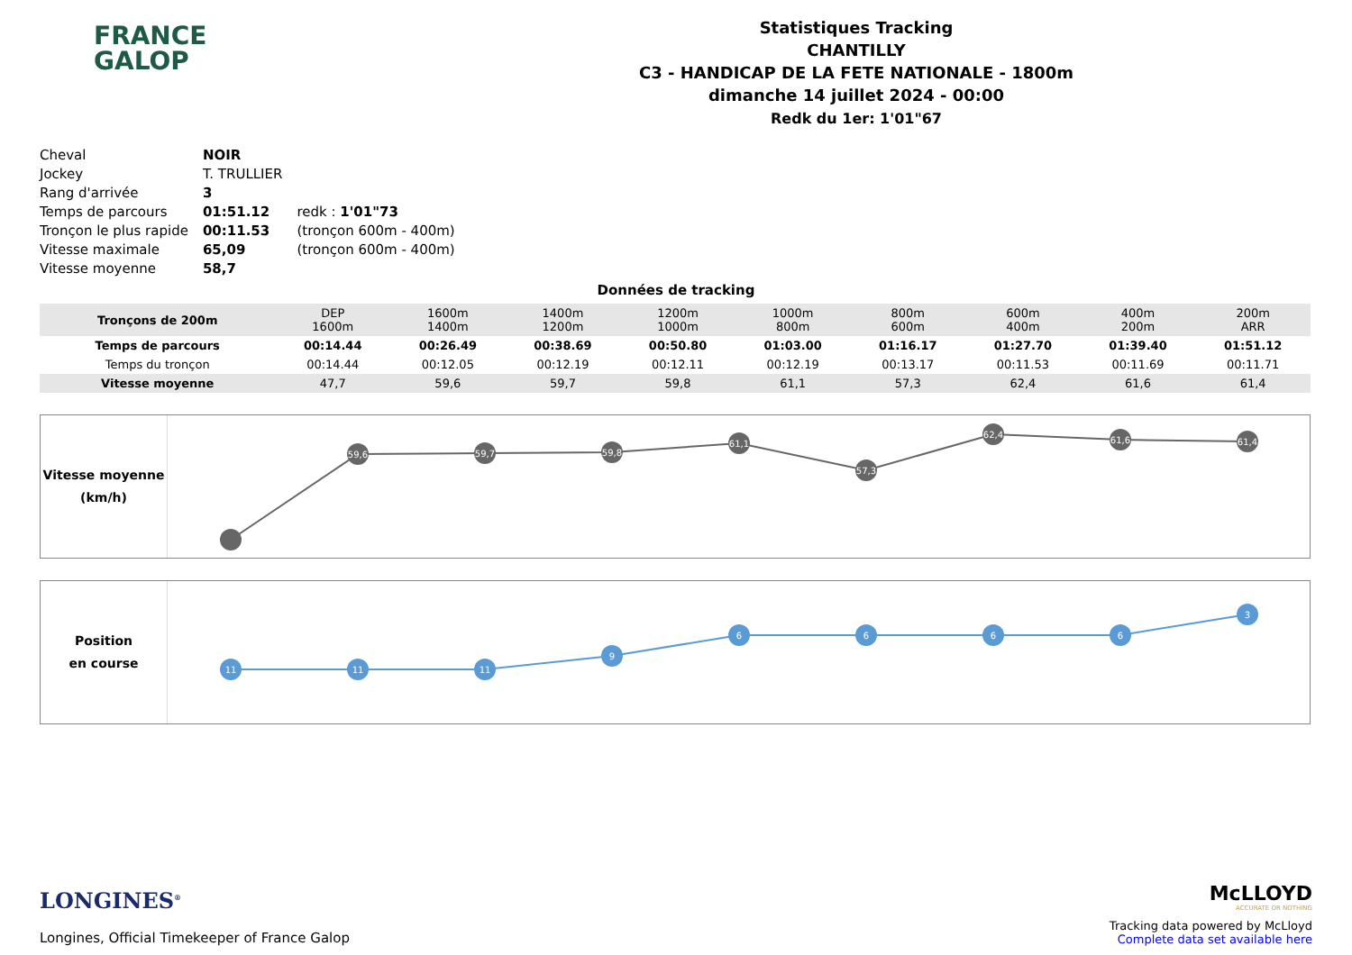FRANCE
GALOP
Statistiques Tracking
CHANTILLY
C3 - HANDICAP DE LA FETE NATIONALE - 1800m
dimanche 14 juillet 2024 - 00:00
Redk du 1er: 1'01"67
| Cheval | NOIR | |
| Jockey | T. TRULLIER | |
| Rang d'arrivée | 3 | |
| Temps de parcours | 01:51.12 | redk : 1'01"73 |
| Tronçon le plus rapide | 00:11.53 | (tronçon 600m - 400m) |
| Vitesse maximale | 65,09 | (tronçon 600m - 400m) |
| Vitesse moyenne | 58,7 | |
Données de tracking
| Tronçons de 200m | DEP 1600m | 1600m 1400m | 1400m 1200m | 1200m 1000m | 1000m 800m | 800m 600m | 600m 400m | 400m 200m | 200m ARR |
| Temps de parcours | 00:14.44 | 00:26.49 | 00:38.69 | 00:50.80 | 01:03.00 | 01:16.17 | 01:27.70 | 01:39.40 | 01:51.12 |
| Temps du tronçon | 00:14.44 | 00:12.05 | 00:12.19 | 00:12.11 | 00:12.19 | 00:13.17 | 00:11.53 | 00:11.69 | 00:11.71 |
| Vitesse moyenne | 47,7 | 59,6 | 59,7 | 59,8 | 61,1 | 57,3 | 62,4 | 61,6 | 61,4 |
Vitesse moyenne
(km/h)
59,6
59,7
59,8
61,1
57,3
62,4
61,6
61,4
Position
en course
11
11
11
9
6
6
6
6
3
LONGINES<sup>®</sup>
Longines, Official Timekeeper of France Galop
McLLOYD
ACCURATE OR NOTHING
Tracking data powered by McLloyd
Complete data set available here